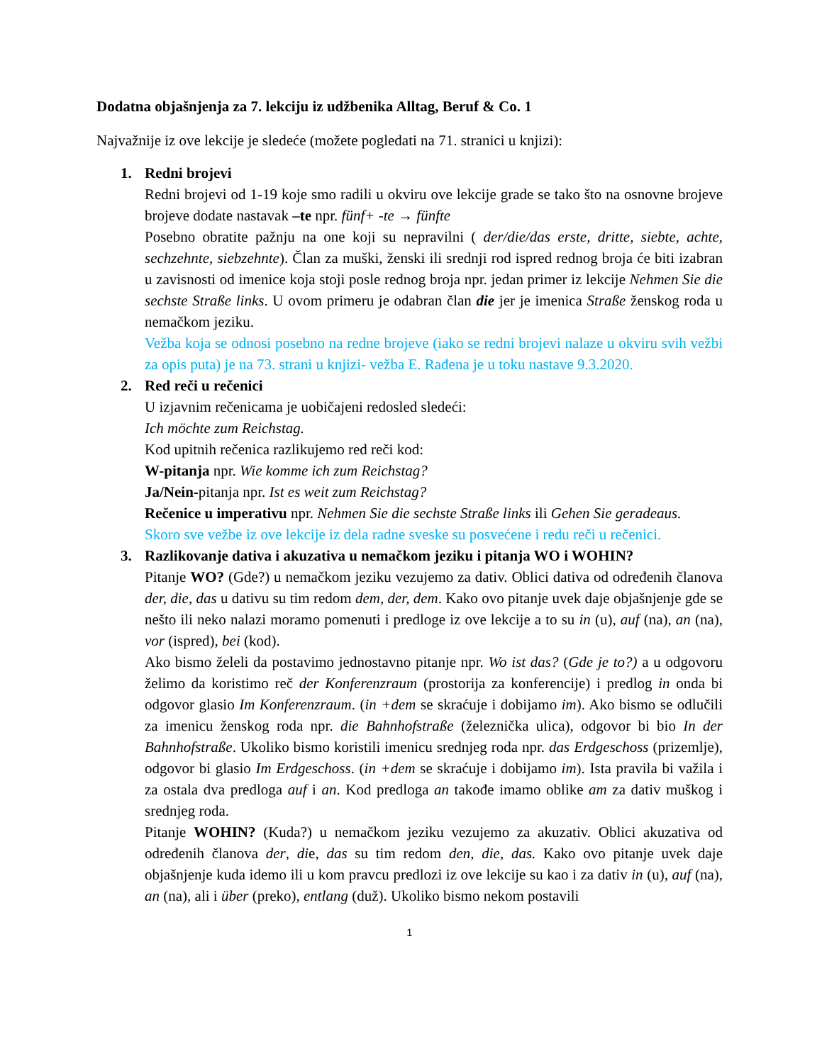Dodatna objašnjenja za 7. lekciju iz udžbenika Alltag, Beruf & Co. 1
Najvažnije iz ove lekcije je sledeće (možete pogledati na 71. stranici u knjizi):
1. Redni brojevi
Redni brojevi od 1-19 koje smo radili u okviru ove lekcije grade se tako što na osnovne brojeve brojeve dodate nastavak –te npr. fünf+ -te → fünfte
Posebno obratite pažnju na one koji su nepravilni ( der/die/das erste, dritte, siebte, achte, sechzehnte, siebzehnte). Član za muški, ženski ili srednji rod ispred rednog broja će biti izabran u zavisnosti od imenice koja stoji posle rednog broja npr. jedan primer iz lekcije Nehmen Sie die sechste Straße links. U ovom primeru je odabran član die jer je imenica Straße ženskog roda u nemačkom jeziku.
Vežba koja se odnosi posebno na redne brojeve (iako se redni brojevi nalaze u okviru svih vežbi za opis puta) je na 73. strani u knjizi- vežba E. Rađena je u toku nastave 9.3.2020.
2. Red reči u rečenici
U izjavnim rečenicama je uobičajeni redosled sledeći:
Ich möchte zum Reichstag.
Kod upitnih rečenica razlikujemo red reči kod:
W-pitanja npr. Wie komme ich zum Reichstag?
Ja/Nein-pitanja npr. Ist es weit zum Reichstag?
Rečenice u imperativu npr. Nehmen Sie die sechste Straße links ili Gehen Sie geradeaus.
Skoro sve vežbe iz ove lekcije iz dela radne sveske su posvećene i redu reči u rečenici.
3. Razlikovanje dativa i akuzativa u nemačkom jeziku i pitanja WO i WOHIN?
Pitanje WO? (Gde?) u nemačkom jeziku vezujemo za dativ. Oblici dativa od određenih članova der, die, das u dativu su tim redom dem, der, dem. Kako ovo pitanje uvek daje objašnjenje gde se nešto ili neko nalazi moramo pomenuti i predloge iz ove lekcije a to su in (u), auf (na), an (na), vor (ispred), bei (kod).
Ako bismo želeli da postavimo jednostavno pitanje npr. Wo ist das? (Gde je to?) a u odgovoru želimo da koristimo reč der Konferenzraum (prostorija za konferencije) i predlog in onda bi odgovor glasio Im Konferenzraum. (in +dem se skraćuje i dobijamo im). Ako bismo se odlučili za imenicu ženskog roda npr. die Bahnhofstraße (železnička ulica), odgovor bi bio In der Bahnhofstraße. Ukoliko bismo koristili imenicu srednjeg roda npr. das Erdgeschoss (prizemlje), odgovor bi glasio Im Erdgeschoss. (in +dem se skraćuje i dobijamo im). Ista pravila bi važila i za ostala dva predloga auf i an. Kod predloga an takođe imamo oblike am za dativ muškog i srednjeg roda.
Pitanje WOHIN? (Kuda?) u nemačkom jeziku vezujemo za akuzativ. Oblici akuzativa od određenih članova der, die, das su tim redom den, die, das. Kako ovo pitanje uvek daje objašnjenje kuda idemo ili u kom pravcu predlozi iz ove lekcije su kao i za dativ in (u), auf (na), an (na), ali i über (preko), entlang (duž). Ukoliko bismo nekom postavili
1